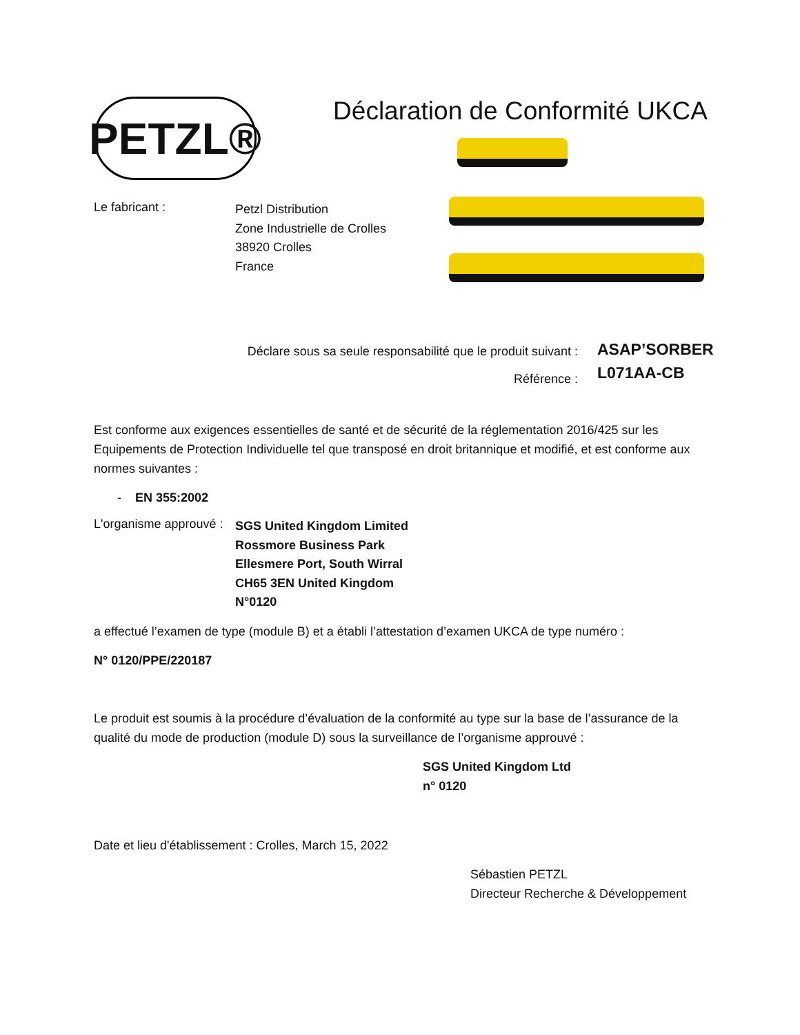PETZL®
Déclaration de Conformité UKCA
Le fabricant :
Petzl Distribution
Zone Industrielle de Crolles
38920 Crolles
France
Déclare sous sa seule responsabilité que le produit suivant :
Référence :
ASAP’SORBER
L071AA-CB
Est conforme aux exigences essentielles de santé et de sécurité de la réglementation 2016/425 sur les Equipements de Protection Individuelle tel que transposé en droit britannique et modifié, et est conforme aux normes suivantes :
- EN 355:2002
L'organisme approuvé :
SGS United Kingdom Limited
Rossmore Business Park
Ellesmere Port, South Wirral
CH65 3EN United Kingdom
N°0120
a effectué l’examen de type (module B) et a établi l’attestation d’examen UKCA de type numéro :
N° 0120/PPE/220187
Le produit est soumis à la procédure d’évaluation de la conformité au type sur la base de l’assurance de la qualité du mode de production (module D) sous la surveillance de l’organisme approuvé :
SGS United Kingdom Ltd
n° 0120
Date et lieu d'établissement : Crolles, March 15, 2022
Sébastien PETZL
Directeur Recherche & Développement